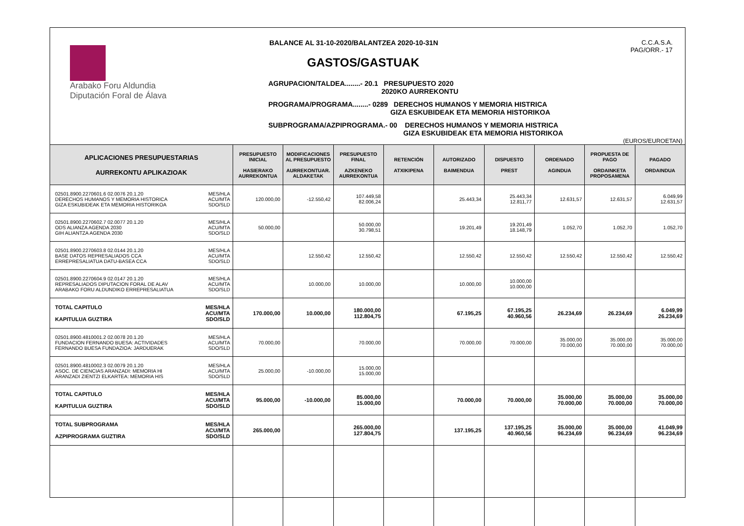Arabako Foru Aldundia
Diputación Foral de Álava
BALANCE AL 31-10-2020/BALANTZEA 2020-10-31N
GASTOS/GASTUAK
AGRUPACION/TALDEA........- 20.1 PRESUPUESTO 2020
2020KO AURREKONTU
PROGRAMA/PROGRAMA........- 0289 DERECHOS HUMANOS Y MEMORIA HISTRICA
GIZA ESKUBIDEAK ETA MEMORIA HISTORIKOA
SUBPROGRAMA/AZPIPROGRAMA.- 00 DERECHOS HUMANOS Y MEMORIA HISTRICA
GIZA ESKUBIDEAK ETA MEMORIA HISTORIKOA
C.C.A.S.A.
PAG/ORR.- 17
(EUROS/EUROETAN)
| APLICACIONES PRESUPUESTARIAS AURREKONTU APLIKAZIOAK | | PRESUPUESTO INICIAL HASIERAKO AURREKONTUA | MODIFICACIONES AL PRESUPUESTO AURREKONTUAR. ALDAKETAK | PRESUPUESTO FINAL AZKENEKO AURREKONTUA | RETENCIÓN ATXIKIPENA | AUTORIZADO BAIMENDUA | DISPUESTO PREST | ORDENADO AGINDUA | PROPUESTA DE PAGO ORDAINKETA PROPOSAMENA | PAGADO ORDAINDUA |
| --- | --- | --- | --- | --- | --- | --- | --- | --- | --- | --- |
| 02501.8900.2270601.6 02.0076 20.1.20 DERECHOS HUMANOS Y MEMORIA HISTORICA GIZA ESKUBIDEAK ETA MEMORIA HISTORIKOA | MES/HLA ACU/MTA SDO/SLD | 120.000,00 | -12.550,42 | 107.449,58 82.006,24 | | 25.443,34 | 25.443,34 12.811,77 | 12.631,57 | 12.631,57 | 6.049,99 12.631,57 |
| 02501.8900.2270602.7 02.0077 20.1.20 ODS ALIANZA AGENDA 2030 GIH ALIANTZA AGENDA 2030 | MES/HLA ACU/MTA SDO/SLD | 50.000,00 | | 50.000,00 30.798,51 | | 19.201,49 | 19.201,49 18.148,79 | 1.052,70 | 1.052,70 | 1.052,70 |
| 02501.8900.2270603.8 02.0144 20.1.20 BASE DATOS REPRESALIADOS CCA ERREPRESALIATUA DATU-BASEA CCA | MES/HLA ACU/MTA SDO/SLD | | 12.550,42 | 12.550,42 | | 12.550,42 | 12.550,42 | 12.550,42 | 12.550,42 | 12.550,42 |
| 02501.8900.2270604.9 02.0147 20.1.20 REPRESALIADOS DIPUTACION FORAL DE ALAV ARABAKO FORU ALDUNDIKO ERREPRESALIATUA | MES/HLA ACU/MTA SDO/SLD | | 10.000,00 | 10.000,00 | | 10.000,00 | 10.000,00 10.000,00 | | | |
| TOTAL CAPITULO KAPITULUA GUZTIRA | MES/HLA ACU/MTA SDO/SLD | 170.000,00 | 10.000,00 | 180.000,00 112.804,75 | | 67.195,25 | 67.195,25 40.960,56 | 26.234,69 | 26.234,69 | 6.049,99 26.234,69 |
| 02501.8900.4810001.2 02.0078 20.1.20 FUNDACION FERNANDO BUESA: ACTIVIDADES FERNANDO BUESA FUNDAZIOA: JARDUERAK | MES/HLA ACU/MTA SDO/SLD | 70.000,00 | | 70.000,00 | | 70.000,00 | 70.000,00 | 35.000,00 70.000,00 | 35.000,00 70.000,00 | 35.000,00 70.000,00 |
| 02501.8900.4810002.3 02.0079 20.1.20 ASOC. DE CIENCIAS ARANZADI: MEMORIA HI ARANZADI ZIENTZI ELKARTEA: MEMORIA HIS | MES/HLA ACU/MTA SDO/SLD | 25.000,00 | -10.000,00 | 15.000,00 15.000,00 | | | | | | |
| TOTAL CAPITULO KAPITULUA GUZTIRA | MES/HLA ACU/MTA SDO/SLD | 95.000,00 | -10.000,00 | 85.000,00 15.000,00 | | 70.000,00 | 70.000,00 | 35.000,00 70.000,00 | 35.000,00 70.000,00 | 35.000,00 70.000,00 |
| TOTAL SUBPROGRAMA AZPIPROGRAMA GUZTIRA | MES/HLA ACU/MTA SDO/SLD | 265.000,00 | | 265.000,00 127.804,75 | | 137.195,25 | 137.195,25 40.960,56 | 35.000,00 96.234,69 | 35.000,00 96.234,69 | 41.049,99 96.234,69 |